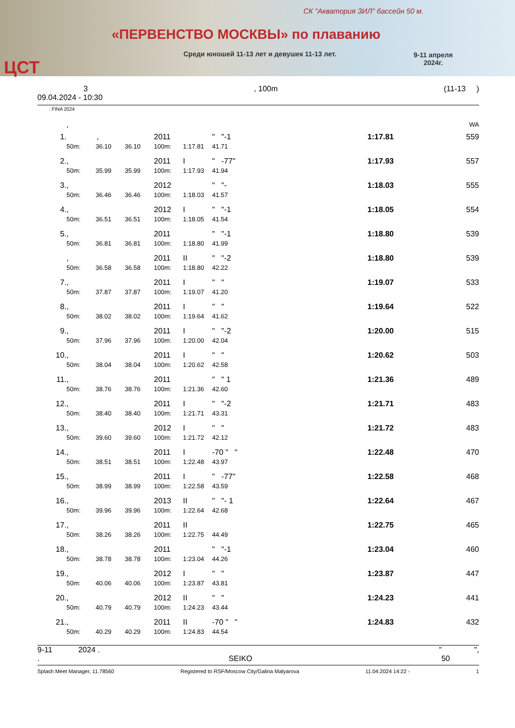СК "Акватория ЗИЛ" бассейн 50 м.
«ПЕРВЕНСТВО МОСКВЫ» по плаванию
Среди юношей 11-13 лет и девушек 11-13 лет.
9-11 апреля
2024г.
ЦСТ
3, 100m (11-13 )
09.04.2024 - 10:30
: FINA 2024
| | , | | | | | | | | WA |
| 1. | , | | | 2011 | | " "-1 | | 1:17.81 | 559 |
| | 50m: | 36.10 | 36.10 | 100m: | 1:17.81 | 41.71 | | | |
| 2. | , | | | 2011 | I | " -77" | | 1:17.93 | 557 |
| | 50m: | 35.99 | 35.99 | 100m: | 1:17.93 | 41.94 | | | |
| 3. | , | | | 2012 | | " "- | | 1:18.03 | 555 |
| | 50m: | 36.46 | 36.46 | 100m: | 1:18.03 | 41.57 | | | |
| 4. | , | | | 2012 | I | " "-1 | | 1:18.05 | 554 |
| | 50m: | 36.51 | 36.51 | 100m: | 1:18.05 | 41.54 | | | |
| 5. | , | | | 2011 | | " "-1 | | 1:18.80 | 539 |
| | 50m: | 36.81 | 36.81 | 100m: | 1:18.80 | 41.99 | | | |
| | , | | | 2011 | II | " "-2 | | 1:18.80 | 539 |
| | 50m: | 36.58 | 36.58 | 100m: | 1:18.80 | 42.22 | | | |
| 7. | , | | | 2011 | I | " " | | 1:19.07 | 533 |
| | 50m: | 37.87 | 37.87 | 100m: | 1:19.07 | 41.20 | | | |
| 8. | , | | | 2011 | I | " " | | 1:19.64 | 522 |
| | 50m: | 38.02 | 38.02 | 100m: | 1:19.64 | 41.62 | | | |
| 9. | , | | | 2011 | I | " "-2 | | 1:20.00 | 515 |
| | 50m: | 37.96 | 37.96 | 100m: | 1:20.00 | 42.04 | | | |
| 10. | , | | | 2011 | I | " " | | 1:20.62 | 503 |
| | 50m: | 38.04 | 38.04 | 100m: | 1:20.62 | 42.58 | | | |
| 11. | , | | | 2011 | | " " 1 | | 1:21.36 | 489 |
| | 50m: | 38.76 | 38.76 | 100m: | 1:21.36 | 42.60 | | | |
| 12. | , | | | 2011 | I | " "-2 | | 1:21.71 | 483 |
| | 50m: | 38.40 | 38.40 | 100m: | 1:21.71 | 43.31 | | | |
| 13. | , | | | 2012 | I | " " | | 1:21.72 | 483 |
| | 50m: | 39.60 | 39.60 | 100m: | 1:21.72 | 42.12 | | | |
| 14. | , | | | 2011 | I | -70 " " | | 1:22.48 | 470 |
| | 50m: | 38.51 | 38.51 | 100m: | 1:22.48 | 43.97 | | | |
| 15. | , | | | 2011 | I | " -77" | | 1:22.58 | 468 |
| | 50m: | 38.99 | 38.99 | 100m: | 1:22.58 | 43.59 | | | |
| 16. | , | | | 2013 | II | " "- 1 | | 1:22.64 | 467 |
| | 50m: | 39.96 | 39.96 | 100m: | 1:22.64 | 42.68 | | | |
| 17. | , | | | 2011 | II | | | 1:22.75 | 465 |
| | 50m: | 38.26 | 38.26 | 100m: | 1:22.75 | 44.49 | | | |
| 18. | , | | | 2011 | | " "-1 | | 1:23.04 | 460 |
| | 50m: | 38.78 | 38.78 | 100m: | 1:23.04 | 44.26 | | | |
| 19. | , | | | 2012 | I | " " | | 1:23.87 | 447 |
| | 50m: | 40.06 | 40.06 | 100m: | 1:23.87 | 43.81 | | | |
| 20. | , | | | 2012 | II | " " | | 1:24.23 | 441 |
| | 50m: | 40.79 | 40.79 | 100m: | 1:24.23 | 43.44 | | | |
| 21. | , | | | 2011 | II | -70 " " | | 1:24.83 | 432 |
| | 50m: | 40.29 | 40.29 | 100m: | 1:24.83 | 44.54 | | | |
9-11 2024 . " ",
. SEIKO 50
Splash Meet Manager, 11.78560 Registered to RSF/Moscow City/Galina Malyarova 11.04.2024 14:22 - 1